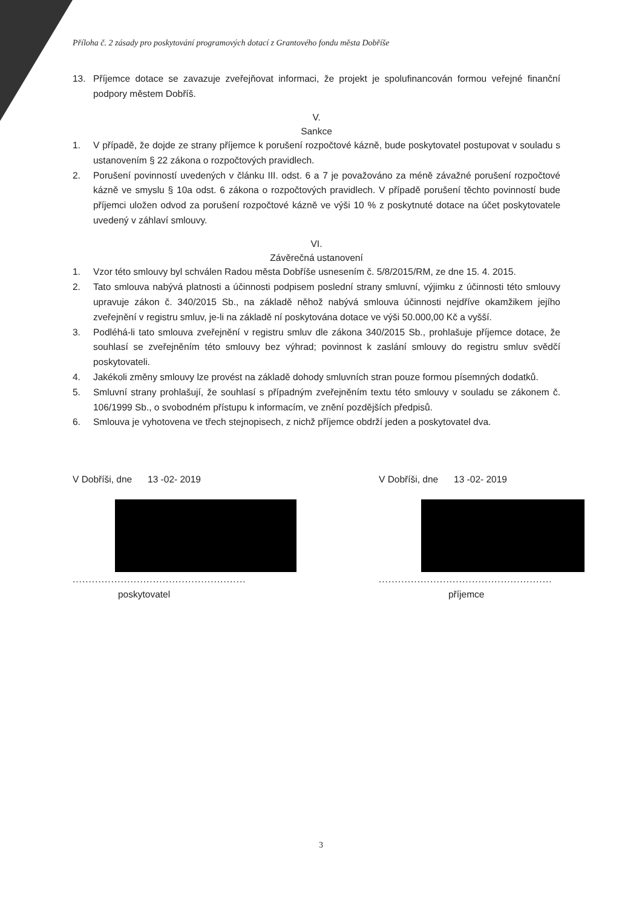Příloha č. 2 zásady pro poskytování programových dotací z Grantového fondu města Dobříše
13. Příjemce dotace se zavazuje zveřejňovat informaci, že projekt je spolufinancován formou veřejné finanční podpory městem Dobříš.
V.
Sankce
1. V případě, že dojde ze strany příjemce k porušení rozpočtové kázně, bude poskytovatel postupovat v souladu s ustanovením § 22 zákona o rozpočtových pravidlech.
2. Porušení povinností uvedených v článku III. odst. 6 a 7 je považováno za méně závažné porušení rozpočtové kázně ve smyslu § 10a odst. 6 zákona o rozpočtových pravidlech. V případě porušení těchto povinností bude příjemci uložen odvod za porušení rozpočtové kázně ve výši 10 % z poskytnuté dotace na účet poskytovatele uvedený v záhlaví smlouvy.
VI.
Závěrečná ustanovení
1. Vzor této smlouvy byl schválen Radou města Dobříše usnesením č. 5/8/2015/RM, ze dne 15. 4. 2015.
2. Tato smlouva nabývá platnosti a účinnosti podpisem poslední strany smluvní, výjimku z účinnosti této smlouvy upravuje zákon č. 340/2015 Sb., na základě něhož nabývá smlouva účinnosti nejdříve okamžikem jejího zveřejnění v registru smluv, je-li na základě ní poskytována dotace ve výši 50.000,00 Kč a vyšší.
3. Podléhá-li tato smlouva zveřejnění v registru smluv dle zákona 340/2015 Sb., prohlašuje příjemce dotace, že souhlasí se zveřejněním této smlouvy bez výhrad; povinnost k zaslání smlouvy do registru smluv svědčí poskytovateli.
4. Jakékoli změny smlouvy lze provést na základě dohody smluvních stran pouze formou písemných dodatků.
5. Smluvní strany prohlašují, že souhlasí s případným zveřejněním textu této smlouvy v souladu se zákonem č. 106/1999 Sb., o svobodném přístupu k informacím, ve znění pozdějších předpisů.
6. Smlouva je vyhotovena ve třech stejnopisech, z nichž příjemce obdrží jeden a poskytovatel dva.
V Dobříši, dne 13 -02- 2019
......................................................
poskytovatel
V Dobříši, dne 13 -02- 2019
......................................................
příjemce
3